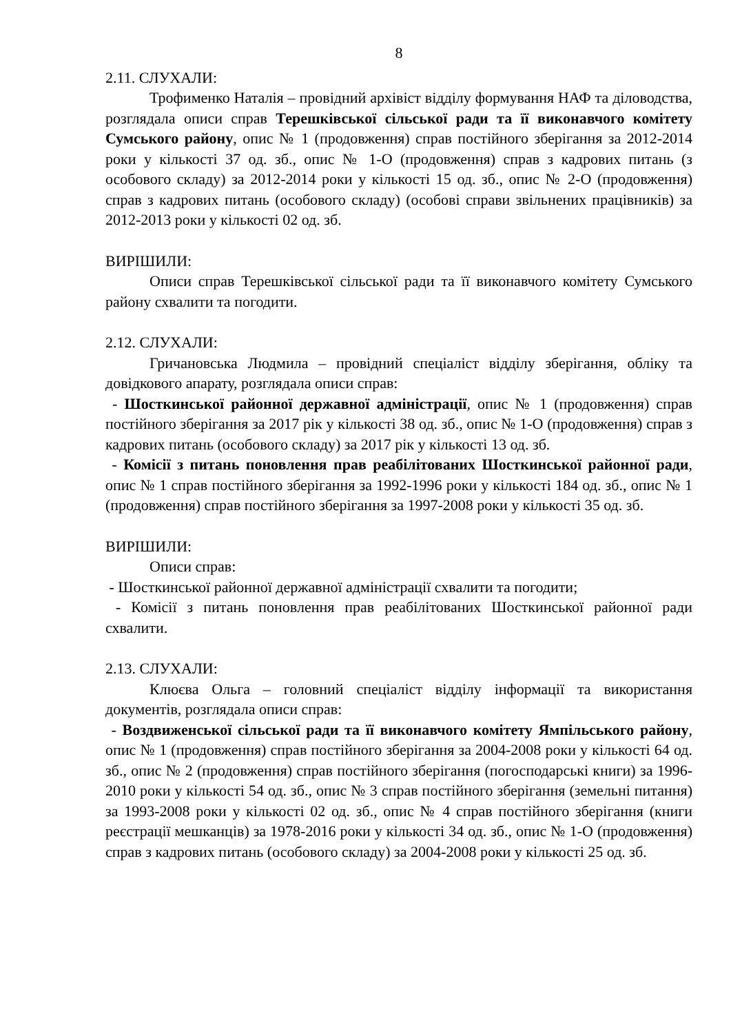8
2.11. СЛУХАЛИ:
Трофименко Наталія – провідний архівіст відділу формування НАФ та діловодства, розглядала описи справ Терешківської сільської ради та її виконавчого комітету Сумського району, опис № 1 (продовження) справ постійного зберігання за 2012-2014 роки у кількості 37 од. зб., опис № 1-О (продовження) справ з кадрових питань (з особового складу) за 2012-2014 роки у кількості 15 од. зб., опис № 2-О (продовження) справ з кадрових питань (особового складу) (особові справи звільнених працівників) за 2012-2013 роки у кількості 02 од. зб.
ВИРІШИЛИ:
Описи справ Терешківської сільської ради та її виконавчого комітету Сумського району схвалити та погодити.
2.12. СЛУХАЛИ:
Гричановська Людмила – провідний спеціаліст відділу зберігання, обліку та довідкового апарату, розглядала описи справ:
- Шосткинської районної державної адміністрації, опис № 1 (продовження) справ постійного зберігання за 2017 рік у кількості 38 од. зб., опис № 1-О (продовження) справ з кадрових питань (особового складу) за 2017 рік у кількості 13 од. зб.
- Комісії з питань поновлення прав реабілітованих Шосткинської районної ради, опис № 1 справ постійного зберігання за 1992-1996 роки у кількості 184 од. зб., опис № 1 (продовження) справ постійного зберігання за 1997-2008 роки у кількості 35 од. зб.
ВИРІШИЛИ:
Описи справ:
- Шосткинської районної державної адміністрації схвалити та погодити;
- Комісії з питань поновлення прав реабілітованих Шосткинської районної ради схвалити.
2.13. СЛУХАЛИ:
Клюєва Ольга – головний спеціаліст відділу інформації та використання документів, розглядала описи справ:
- Воздвиженської сільської ради та її виконавчого комітету Ямпільського району, опис № 1 (продовження) справ постійного зберігання за 2004-2008 роки у кількості 64 од. зб., опис № 2 (продовження) справ постійного зберігання (погосподарські книги) за 1996-2010 роки у кількості 54 од. зб., опис № 3 справ постійного зберігання (земельні питання) за 1993-2008 роки у кількості 02 од. зб., опис № 4 справ постійного зберігання (книги реєстрації мешканців) за 1978-2016 роки у кількості 34 од. зб., опис № 1-О (продовження) справ з кадрових питань (особового складу) за 2004-2008 роки у кількості 25 од. зб.